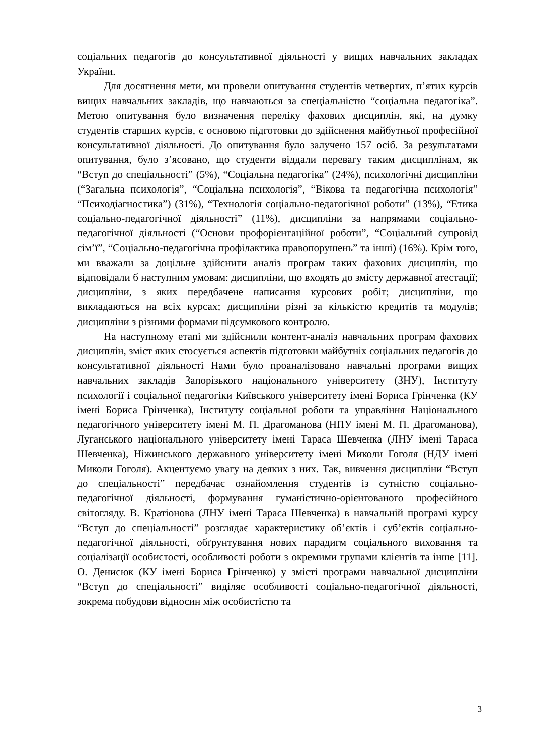соціальних педагогів до консультативної діяльності у вищих навчальних закладах України.
Для досягнення мети, ми провели опитування студентів четвертих, п’ятих курсів вищих навчальних закладів, що навчаються за спеціальністю “соціальна педагогіка”. Метою опитування було визначення переліку фахових дисциплін, які, на думку студентів старших курсів, є основою підготовки до здійснення майбутньої професійної консультативної діяльності. До опитування було залучено 157 осіб. За результатами опитування, було з’ясовано, що студенти віддали перевагу таким дисциплінам, як “Вступ до спеціальності” (5%), “Соціальна педагогіка” (24%), психологічні дисципліни (“Загальна психологія”, “Соціальна психологія”, “Вікова та педагогічна психологія” “Психодіагностика”) (31%), “Технологія соціально-педагогічної роботи” (13%), “Етика соціально-педагогічної діяльності” (11%), дисципліни за напрямами соціально-педагогічної діяльності (“Основи профорієнтаційної роботи”, “Соціальний супровід сім’ї”, “Соціально-педагогічна профілактика правопорушень” та інші) (16%). Крім того, ми вважали за доцільне здійснити аналіз програм таких фахових дисциплін, що відповідали б наступним умовам: дисципліни, що входять до змісту державної атестації; дисципліни, з яких передбачене написання курсових робіт; дисципліни, що викладаються на всіх курсах; дисципліни різні за кількістю кредитів та модулів; дисципліни з різними формами підсумкового контролю.
На наступному етапі ми здійснили контент-аналіз навчальних програм фахових дисциплін, зміст яких стосується аспектів підготовки майбутніх соціальних педагогів до консультативної діяльності Нами було проаналізовано навчальні програми вищих навчальних закладів Запорізького національного університету (ЗНУ), Інституту психології і соціальної педагогіки Київського університету імені Бориса Грінченка (КУ імені Бориса Грінченка), Інституту соціальної роботи та управління Національного педагогічного університету імені М. П. Драгоманова (НПУ імені М. П. Драгоманова), Луганського національного університету імені Тараса Шевченка (ЛНУ імені Тараса Шевченка), Ніжинського державного університету імені Миколи Гоголя (НДУ імені Миколи Гоголя). Акцентуємо увагу на деяких з них. Так, вивчення дисципліни “Вступ до спеціальності” передбачає ознайомлення студентів із сутністю соціально-педагогічної діяльності, формування гуманістично-орієнтованого професійного світогляду. В. Кратіонова (ЛНУ імені Тараса Шевченка) в навчальній програмі курсу “Вступ до спеціальності” розглядає характеристику об’єктів і суб’єктів соціально-педагогічної діяльності, обґрунтування нових парадигм соціального виховання та соціалізації особистості, особливості роботи з окремими групами клієнтів та інше [11]. О. Денисюк (КУ імені Бориса Грінченко) у змісті програми навчальної дисципліни “Вступ до спеціальності” виділяє особливості соціально-педагогічної діяльності, зокрема побудови відносин між особистістю та
3